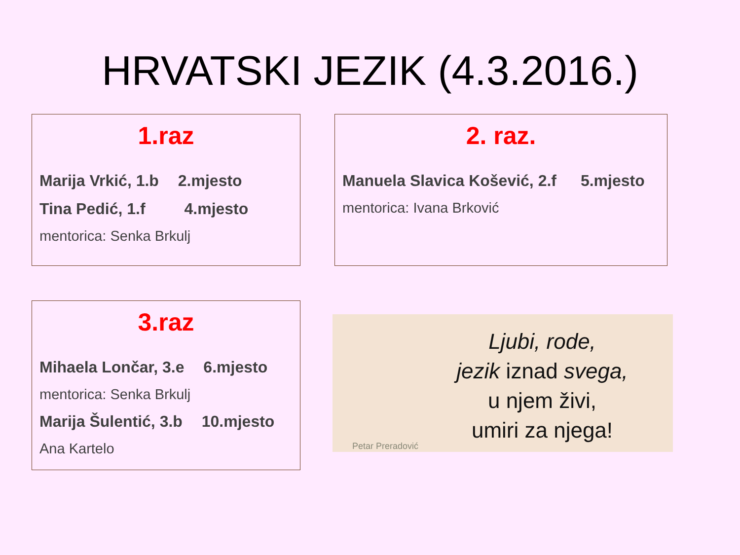HRVATSKI JEZIK (4.3.2016.)
1.raz
Marija Vrkić, 1.b 2.mjesto
Tina Pedić, 1.f 4.mjesto
mentorica: Senka Brkulj
2. raz.
Manuela Slavica Košević, 2.f 5.mjesto
mentorica: Ivana Brković
3.raz
Mihaela Lončar, 3.e 6.mjesto
mentorica: Senka Brkulj
Marija Šulentić, 3.b 10.mjesto
Ana Kartelo
Ljubi, rode,
jezik iznad svega,
u njem živi,
umiri za njega!
Petar Preradović